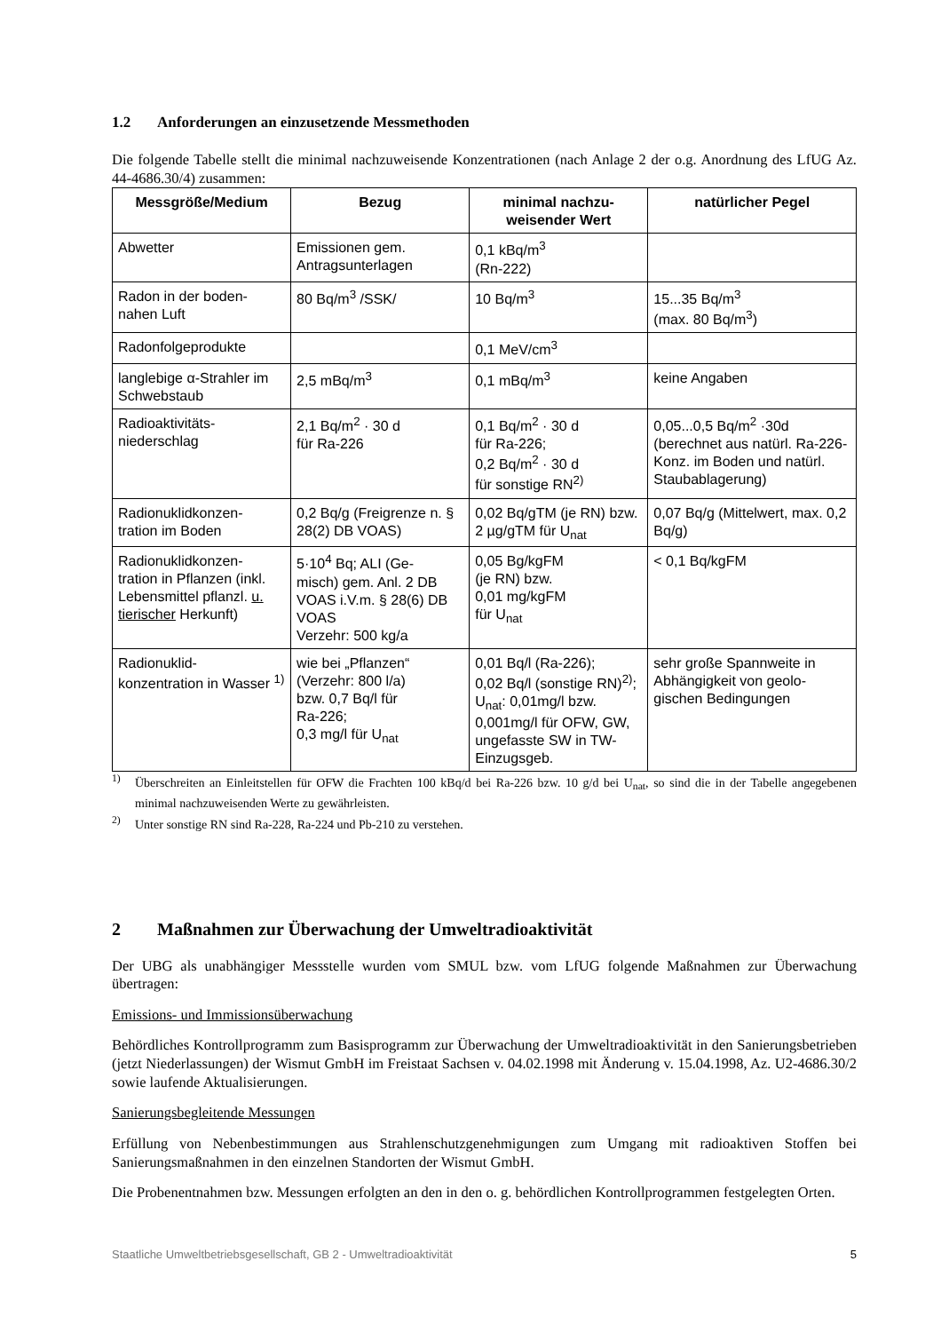1.2 Anforderungen an einzusetzende Messmethoden
Die folgende Tabelle stellt die minimal nachzuweisende Konzentrationen (nach Anlage 2 der o.g. Anordnung des LfUG Az. 44-4686.30/4) zusammen:
| Messgröße/Medium | Bezug | minimal nachzu- weisender Wert | natürlicher Pegel |
| --- | --- | --- | --- |
| Abwetter | Emissionen gem. Antragsunterlagen | 0,1 kBq/m<sup>3</sup> (Rn-222) | |
| Radon in der boden- nahen Luft | 80 Bq/m<sup>3</sup> /SSK/ | 10 Bq/m<sup>3</sup> | 15...35 Bq/m<sup>3</sup> (max. 80 Bq/m<sup>3</sup>) |
| Radonfolgeprodukte | | 0,1 MeV/cm<sup>3</sup> | |
| langlebige α-Strahler im Schwebstaub | 2,5 mBq/m<sup>3</sup> | 0,1 mBq/m<sup>3</sup> | keine Angaben |
| Radioaktivitäts- niederschlag | 2,1 Bq/m<sup>2</sup> · 30 d für Ra-226 | 0,1 Bq/m<sup>2</sup> · 30 d für Ra-226; 0,2 Bq/m<sup>2</sup> · 30 d für sonstige RN<sup>2)</sup> | 0,05...0,5 Bq/m<sup>2</sup> ·30d (berechnet aus natürl. Ra-226-Konz. im Boden und natürl. Staubablagerung) |
| Radionuklidkonzen- tration im Boden | 0,2 Bq/g (Freigrenze n. § 28(2) DB VOAS) | 0,02 Bq/gTM (je RN) bzw. 2 µg/gTM für U<sub>nat</sub> | 0,07 Bq/g (Mittelwert, max. 0,2 Bq/g) |
| Radionuklidkonzen- tration in Pflanzen (inkl. Lebensmittel pflanzl. u. tierischer Herkunft) | 5·10<sup>4</sup> Bq; ALI (Ge- misch) gem. Anl. 2 DB VOAS i.V.m. § 28(6) DB VOAS Verzehr: 500 kg/a | 0,05 Bg/kgFM (je RN) bzw. 0,01 mg/kgFM für U<sub>nat</sub> | < 0,1 Bq/kgFM |
| Radionuklid- konzentration in Wasser <sup>1)</sup> | wie bei „Pflanzen“ (Verzehr: 800 l/a) bzw. 0,7 Bq/l für Ra-226; 0,3 mg/l für U<sub>nat</sub> | 0,01 Bq/l (Ra-226); 0,02 Bq/l (sonstige RN)<sup>2)</sup>; U<sub>nat</sub>: 0,01mg/l bzw. 0,001mg/l für OFW, GW, ungefasste SW in TW-Einzugsgeb. | sehr große Spannweite in Abhängigkeit von geolo- gischen Bedingungen |
<sup>1)</sup> Überschreiten an Einleitstellen für OFW die Frachten 100 kBq/d bei Ra-226 bzw. 10 g/d bei U<sub>nat</sub>, so sind die in der Tabelle angegebenen minimal nachzuweisenden Werte zu gewährleisten.
<sup>2)</sup> Unter sonstige RN sind Ra-228, Ra-224 und Pb-210 zu verstehen.
2 Maßnahmen zur Überwachung der Umweltradioaktivität
Der UBG als unabhängiger Messstelle wurden vom SMUL bzw. vom LfUG folgende Maßnahmen zur Überwachung übertragen:
Emissions- und Immissionsüberwachung
Behördliches Kontrollprogramm zum Basisprogramm zur Überwachung der Umweltradioaktivität in den Sanierungsbetrieben (jetzt Niederlassungen) der Wismut GmbH im Freistaat Sachsen v. 04.02.1998 mit Änderung v. 15.04.1998, Az. U2-4686.30/2 sowie laufende Aktualisierungen.
Sanierungsbegleitende Messungen
Erfüllung von Nebenbestimmungen aus Strahlenschutzgenehmigungen zum Umgang mit radioaktiven Stoffen bei Sanierungsmaßnahmen in den einzelnen Standorten der Wismut GmbH.
Die Probenentnahmen bzw. Messungen erfolgten an den in den o. g. behördlichen Kontrollprogrammen festgelegten Orten.
Staatliche Umweltbetriebsgesellschaft, GB 2 - Umweltradioaktivität 5